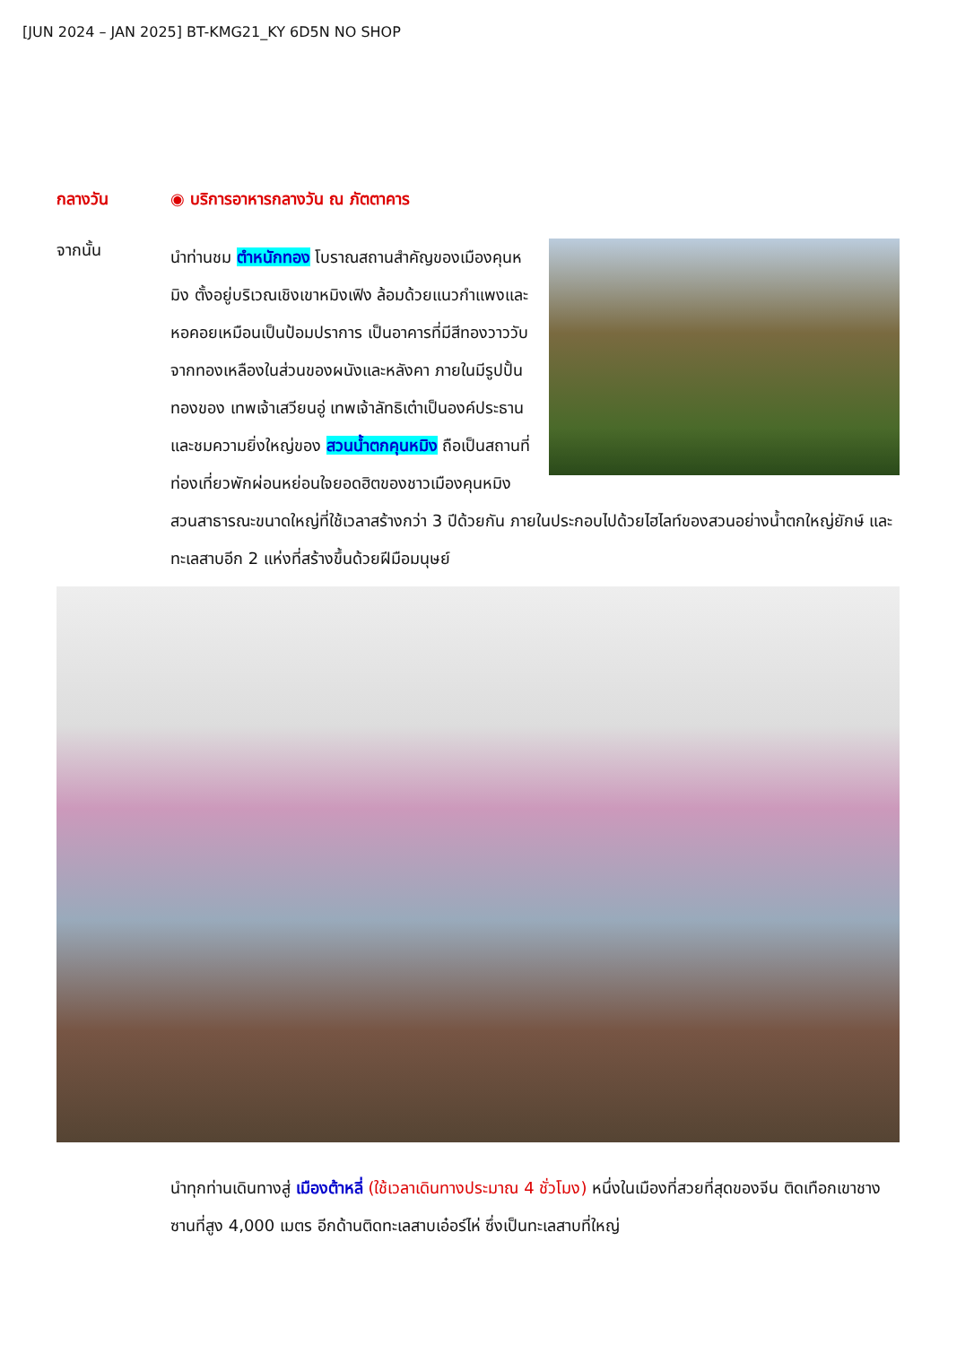[JUN 2024 – JAN 2025] BT-KMG21_KY 6D5N NO SHOP
กลางวัน
◉ บริการอาหารกลางวัน ณ ภัตตาคาร
จากนั้น
นำท่านชม ตำหนักทอง โบราณสถานสำคัญของเมืองคุนหมิง ตั้งอยู่บริเวณเชิงเขาหมิงเฟิง ล้อมด้วยแนวกำแพงและหอคอยเหมือนเป็นป้อมปราการ เป็นอาคารที่มีสีทองวาววับจากทองเหลืองในส่วนของผนังและหลังคา ภายในมีรูปปั้นทองของ เทพเจ้าเสวียนอู่ เทพเจ้าลัทธิเต๋าเป็นองค์ประธาน และชมความยิ่งใหญ่ของ สวนน้ำตกคุนหมิง ถือเป็นสถานที่ท่องเที่ยวพักผ่อนหย่อนใจยอดฮิตของชาวเมืองคุนหมิง สวนสาธารณะขนาดใหญ่ที่ใช้เวลาสร้างกว่า 3 ปีด้วยกัน ภายในประกอบไปด้วยไฮไลท์ของสวนอย่างน้ำตกใหญ่ยักษ์ และทะเลสาบอีก 2 แห่งที่สร้างขึ้นด้วยฝีมือมนุษย์
นำทุกท่านเดินทางสู่ เมืองต้าหลี่ (ใช้เวลาเดินทางประมาณ 4 ชั่วโมง) หนึ่งในเมืองที่สวยที่สุดของจีน ติดเทือกเขาชางซานที่สูง 4,000 เมตร อีกด้านติดทะเลสาบเอ๋อร์ไห่ ซึ่งเป็นทะเลสาบที่ใหญ่